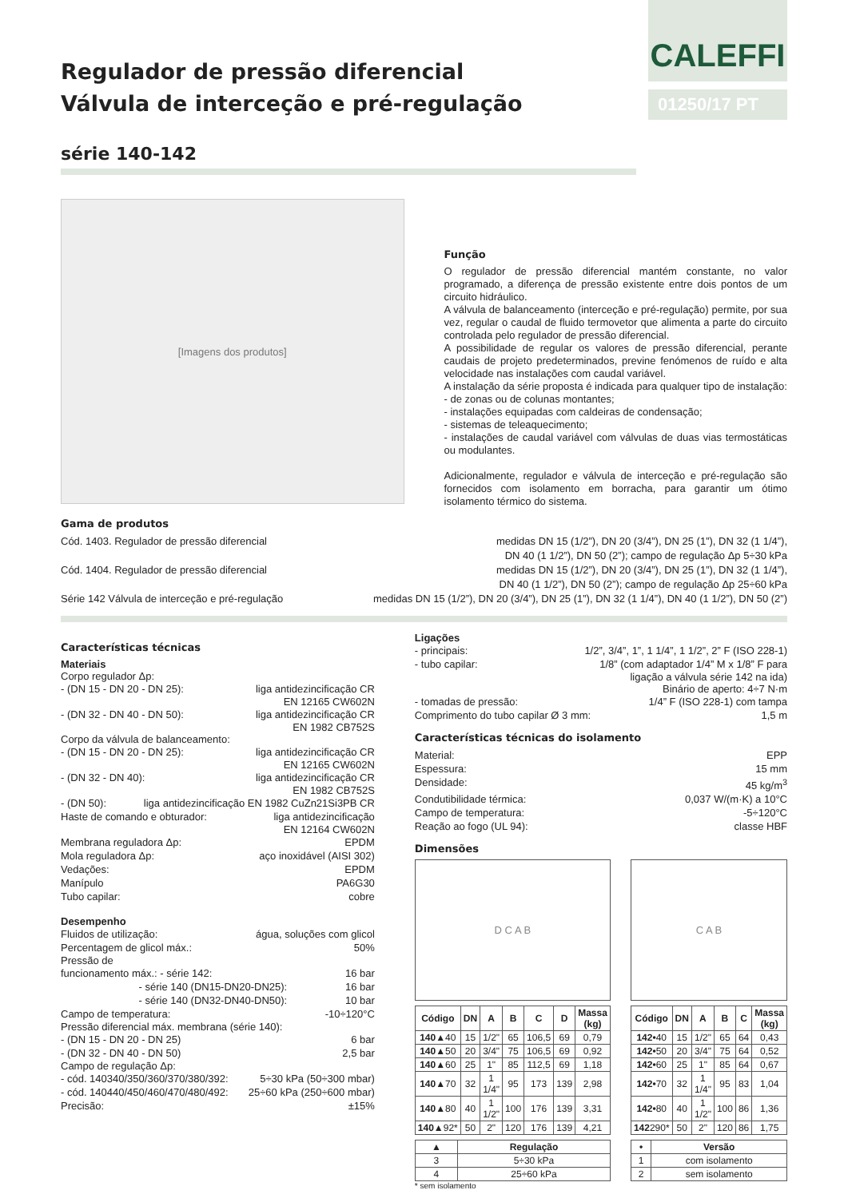Regulador de pressão diferencial
Válvula de interceção e pré-regulação
série 140-142
CALEFFI
01250/17 PT
[Imagens dos produtos]
Função
O regulador de pressão diferencial mantém constante, no valor programado, a diferença de pressão existente entre dois pontos de um circuito hidráulico.
A válvula de balanceamento (interceção e pré-regulação) permite, por sua vez, regular o caudal de fluido termovetor que alimenta a parte do circuito controlada pelo regulador de pressão diferencial.
A possibilidade de regular os valores de pressão diferencial, perante caudais de projeto predeterminados, previne fenómenos de ruído e alta velocidade nas instalações com caudal variável.
A instalação da série proposta é indicada para qualquer tipo de instalação:
- de zonas ou de colunas montantes;
- instalações equipadas com caldeiras de condensação;
- sistemas de teleaquecimento;
- instalações de caudal variável com válvulas de duas vias termostáticas ou modulantes.
Adicionalmente, regulador e válvula de interceção e pré-regulação são fornecidos com isolamento em borracha, para garantir um ótimo isolamento térmico do sistema.
Gama de produtos
Cód. 1403. Regulador de pressão diferencial medidas DN 15 (1/2”), DN 20 (3/4”), DN 25 (1”), DN 32 (1 1/4”),
DN 40 (1 1/2”), DN 50 (2”); campo de regulação Δp 5÷30 kPa
Cód. 1404. Regulador de pressão diferencial medidas DN 15 (1/2”), DN 20 (3/4”), DN 25 (1”), DN 32 (1 1/4”),
DN 40 (1 1/2”), DN 50 (2”); campo de regulação Δp 25÷60 kPa
Série 142 Válvula de interceção e pré-regulação medidas DN 15 (1/2”), DN 20 (3/4”), DN 25 (1”), DN 32 (1 1/4”), DN 40 (1 1/2”), DN 50 (2”)
Características técnicas
Materiais
Corpo regulador Δp:
- (DN 15 - DN 20 - DN 25): liga antidezincificação CR
EN 12165 CW602N
- (DN 32 - DN 40 - DN 50): liga antidezincificação CR
EN 1982 CB752S
Corpo da válvula de balanceamento:
- (DN 15 - DN 20 - DN 25): liga antidezincificação CR
EN 12165 CW602N
- (DN 32 - DN 40): liga antidezincificação CR
EN 1982 CB752S
- (DN 50): liga antidezincificação EN 1982 CuZn21Si3PB CR
Haste de comando e obturador: liga antidezincificação
EN 12164 CW602N
Membrana reguladora Δp: EPDM
Mola reguladora Δp: aço inoxidável (AISI 302)
Vedações: EPDM
Manípulo PA6G30
Tubo capilar: cobre
Desempenho
Fluidos de utilização: água, soluções com glicol
Percentagem de glicol máx.: 50%
Pressão de
funcionamento máx.: - série 142: 16 bar
- série 140 (DN15-DN20-DN25): 16 bar
- série 140 (DN32-DN40-DN50): 10 bar
Campo de temperatura: -10÷120°C
Pressão diferencial máx. membrana (série 140):
- (DN 15 - DN 20 - DN 25) 6 bar
- (DN 32 - DN 40 - DN 50) 2,5 bar
Campo de regulação Δp:
- cód. 140340/350/360/370/380/392: 5÷30 kPa (50÷300 mbar)
- cód. 140440/450/460/470/480/492: 25÷60 kPa (250÷600 mbar)
Precisão: ±15%
Ligações
- principais: 1/2”, 3/4”, 1”, 1 1/4”, 1 1/2”, 2” F (ISO 228-1)
- tubo capilar: 1/8” (com adaptador 1/4” M x 1/8” F para
ligação a válvula série 142 na ida)
Binário de aperto: 4÷7 N·m
- tomadas de pressão: 1/4” F (ISO 228-1) com tampa
Comprimento do tubo capilar Ø 3 mm: 1,5 m
Características técnicas do isolamento
Material: EPP
Espessura: 15 mm
Densidade: 45 kg/m<sup>3</sup>
Condutibilidade térmica: 0,037 W/(m·K) a 10°C
Campo de temperatura: -5÷120°C
Reação ao fogo (UL 94): classe HBF
Dimensões
D C A B
| Código | DN | A | B | C | D | Massa (kg) |
| --- | --- | --- | --- | --- | --- | --- |
| 140▲ 40 | 15 | 1/2" | 65 | 106,5 | 69 | 0,79 |
| 140▲ 50 | 20 | 3/4" | 75 | 106,5 | 69 | 0,92 |
| 140▲ 60 | 25 | 1" | 85 | 112,5 | 69 | 1,18 |
| 140▲ 70 | 32 | 1 1/4" | 95 | 173 | 139 | 2,98 |
| 140▲ 80 | 40 | 1 1/2" | 100 | 176 | 139 | 3,31 |
| 140▲ 92* | 50 | 2" | 120 | 176 | 139 | 4,21 |
| ▲ | Regulação |
| --- | --- |
| 3 | 5÷30 kPa |
| 4 | 25÷60 kPa |
* sem isolamento
C A B
| Código | DN | A | B | C | Massa (kg) |
| --- | --- | --- | --- | --- | --- |
| 142• 40 | 15 | 1/2" | 65 | 64 | 0,43 |
| 142• 50 | 20 | 3/4" | 75 | 64 | 0,52 |
| 142• 60 | 25 | 1" | 85 | 64 | 0,67 |
| 142• 70 | 32 | 1 1/4" | 95 | 83 | 1,04 |
| 142• 80 | 40 | 1 1/2" | 100 | 86 | 1,36 |
| 142 290* | 50 | 2" | 120 | 86 | 1,75 |
| • | Versão |
| --- | --- |
| 1 | com isolamento |
| 2 | sem isolamento |